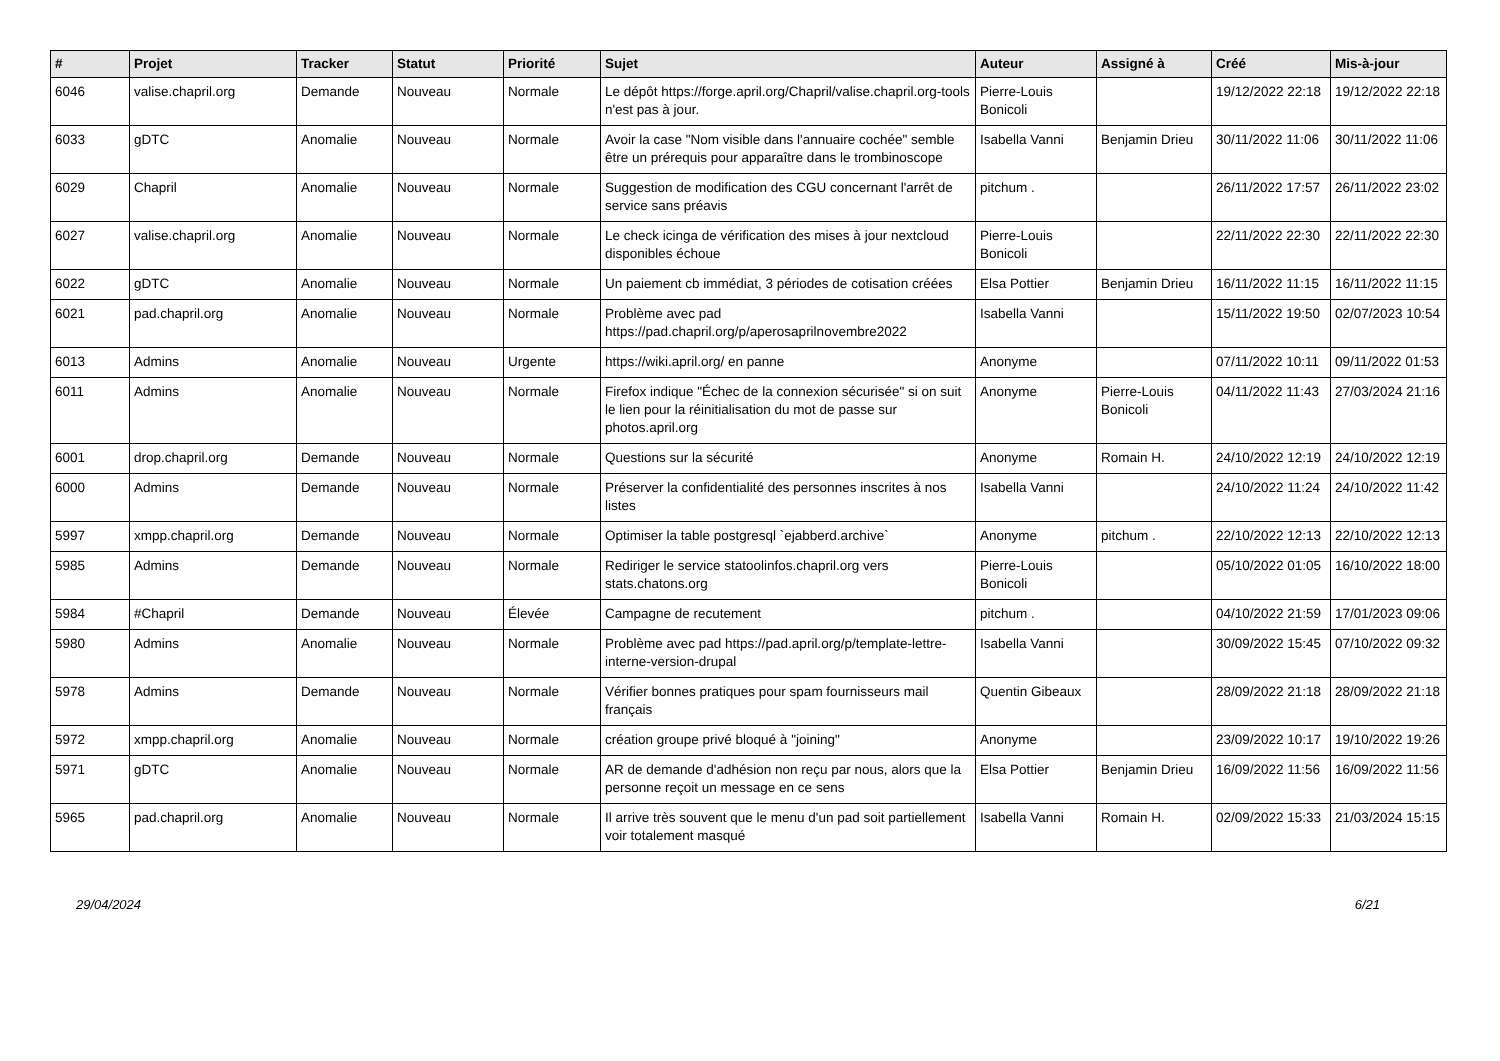| # | Projet | Tracker | Statut | Priorité | Sujet | Auteur | Assigné à | Créé | Mis-à-jour |
| --- | --- | --- | --- | --- | --- | --- | --- | --- | --- |
| 6046 | valise.chapril.org | Demande | Nouveau | Normale | Le dépôt https://forge.april.org/Chapril/valise.chapril.org-tools n'est pas à jour. | Pierre-Louis Bonicoli | | 19/12/2022 22:18 | 19/12/2022 22:18 |
| 6033 | gDTC | Anomalie | Nouveau | Normale | Avoir la case "Nom visible dans l'annuaire cochée" semble être un prérequis pour apparaître dans le trombinoscope | Isabella Vanni | Benjamin Drieu | 30/11/2022 11:06 | 30/11/2022 11:06 |
| 6029 | Chapril | Anomalie | Nouveau | Normale | Suggestion de modification des CGU concernant l'arrêt de service sans préavis | pitchum . | | 26/11/2022 17:57 | 26/11/2022 23:02 |
| 6027 | valise.chapril.org | Anomalie | Nouveau | Normale | Le check icinga de vérification des mises à jour nextcloud disponibles échoue | Pierre-Louis Bonicoli | | 22/11/2022 22:30 | 22/11/2022 22:30 |
| 6022 | gDTC | Anomalie | Nouveau | Normale | Un paiement cb immédiat, 3 périodes de cotisation créées | Elsa Pottier | Benjamin Drieu | 16/11/2022 11:15 | 16/11/2022 11:15 |
| 6021 | pad.chapril.org | Anomalie | Nouveau | Normale | Problème avec pad https://pad.chapril.org/p/aperosaprilnovembre2022 | Isabella Vanni | | 15/11/2022 19:50 | 02/07/2023 10:54 |
| 6013 | Admins | Anomalie | Nouveau | Urgente | https://wiki.april.org/ en panne | Anonyme | | 07/11/2022 10:11 | 09/11/2022 01:53 |
| 6011 | Admins | Anomalie | Nouveau | Normale | Firefox indique "Échec de la connexion sécurisée" si on suit le lien pour la réinitialisation du mot de passe sur photos.april.org | Anonyme | Pierre-Louis Bonicoli | 04/11/2022 11:43 | 27/03/2024 21:16 |
| 6001 | drop.chapril.org | Demande | Nouveau | Normale | Questions sur la sécurité | Anonyme | Romain H. | 24/10/2022 12:19 | 24/10/2022 12:19 |
| 6000 | Admins | Demande | Nouveau | Normale | Préserver la confidentialité des personnes inscrites à nos listes | Isabella Vanni | | 24/10/2022 11:24 | 24/10/2022 11:42 |
| 5997 | xmpp.chapril.org | Demande | Nouveau | Normale | Optimiser la table postgresql `ejabberd.archive` | Anonyme | pitchum . | 22/10/2022 12:13 | 22/10/2022 12:13 |
| 5985 | Admins | Demande | Nouveau | Normale | Rediriger le service statoolinfos.chapril.org vers stats.chatons.org | Pierre-Louis Bonicoli | | 05/10/2022 01:05 | 16/10/2022 18:00 |
| 5984 | #Chapril | Demande | Nouveau | Élevée | Campagne de recutement | pitchum . | | 04/10/2022 21:59 | 17/01/2023 09:06 |
| 5980 | Admins | Anomalie | Nouveau | Normale | Problème avec pad https://pad.april.org/p/template-lettre-interne-version-drupal | Isabella Vanni | | 30/09/2022 15:45 | 07/10/2022 09:32 |
| 5978 | Admins | Demande | Nouveau | Normale | Vérifier bonnes pratiques pour spam fournisseurs mail français | Quentin Gibeaux | | 28/09/2022 21:18 | 28/09/2022 21:18 |
| 5972 | xmpp.chapril.org | Anomalie | Nouveau | Normale | création groupe privé bloqué à "joining" | Anonyme | | 23/09/2022 10:17 | 19/10/2022 19:26 |
| 5971 | gDTC | Anomalie | Nouveau | Normale | AR de demande d'adhésion non reçu par nous, alors que la personne reçoit un message en ce sens | Elsa Pottier | Benjamin Drieu | 16/09/2022 11:56 | 16/09/2022 11:56 |
| 5965 | pad.chapril.org | Anomalie | Nouveau | Normale | Il arrive très souvent que le menu d'un pad soit partiellement voir totalement masqué | Isabella Vanni | Romain H. | 02/09/2022 15:33 | 21/03/2024 15:15 |
29/04/2024 6/21